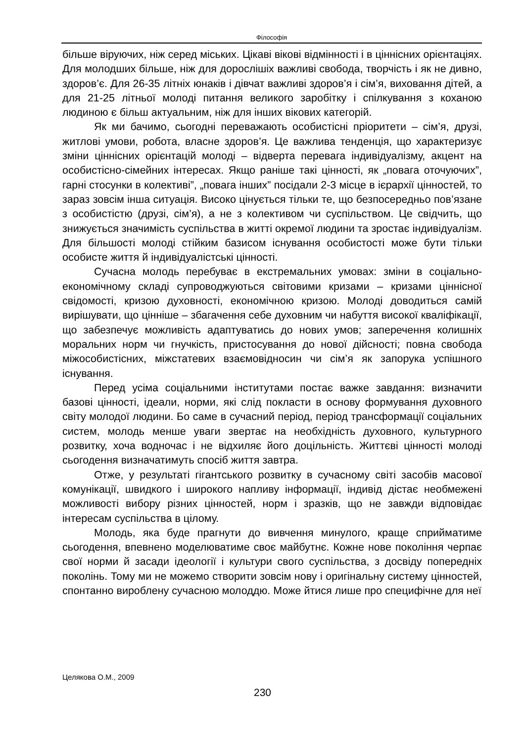Філософія
більше віруючих, ніж серед міських. Цікаві вікові відмінності і в ціннісних орієнтаціях. Для молодших більше, ніж для дорослішіх важливі свобода, творчість і як не дивно, здоров’є. Для 26-35 літніх юнаків і дівчат важливі здоров’я і сім’я, виховання дітей, а для 21-25 літньої молоді питання великого заробітку і спілкування з коханою людиною є більш актуальним, ніж для інших вікових категорій.
Як ми бачимо, сьогодні переважають особистісні пріоритети – сім’я, друзі, житлові умови, робота, власне здоров’я. Це важлива тенденція, що характеризує зміни ціннісних орієнтацій молоді – відверта перевага індивідуалізму, акцент на особистісно-сімейних інтересах. Якщо раніше такі цінності, як „повага оточуючих”, гарні стосунки в колективі”, „повага інших” посідали 2-3 місце в ієрархії цінностей, то зараз зовсім інша ситуація. Високо цінується тільки те, що безпосередньо пов’язане з особистістю (друзі, сім’я), а не з колективом чи суспільством. Це свідчить, що знижується значимість суспільства в житті окремої людини та зростає індивідуалізм. Для більшості молоді стійким базисом існування особистості може бути тільки особисте життя й індивідуалістські цінності.
Сучасна молодь перебуває в екстремальних умовах: зміни в соціально-економічному складі супроводжуються світовими кризами – кризами ціннісної свідомості, кризою духовності, економічною кризою. Молоді доводиться самій вирішувати, що цінніше – збагачення себе духовним чи набуття високої кваліфікації, що забезпечує можливість адаптуватись до нових умов; заперечення колишніх моральних норм чи гнучкість, пристосування до нової дійсності; повна свобода міжособистісних, міжстатевих взаємовідносин чи сім’я як запорука успішного існування.
Перед усіма соціальними інститутами постає важке завдання: визначити базові цінності, ідеали, норми, які слід покласти в основу формування духовного світу молодої людини. Бо саме в сучасний період, період трансформації соціальних систем, молодь менше уваги звертає на необхідність духовного, культурного розвитку, хоча водночас і не відхиляє його доцільність. Життєві цінності молоді сьогодення визначатимуть спосіб життя завтра.
Отже, у результаті гігантського розвитку в сучасному світі засобів масової комунікації, швидкого і широкого напливу інформації, індивід дістає необмежені можливості вибору різних цінностей, норм і зразків, що не завжди відповідає інтересам суспільства в цілому.
Молодь, яка буде прагнути до вивчення минулого, краще сприйматиме сьогодення, впевнено моделюватиме своє майбутнє. Кожне нове покоління черпає свої норми й засади ідеології і культури свого суспільства, з досвіду попередніх поколінь. Тому ми не можемо створити зовсім нову і оригінальну систему цінностей, спонтанно вироблену сучасною молоддю. Може йтися лише про специфічне для неї
Целякова О.М., 2009
230